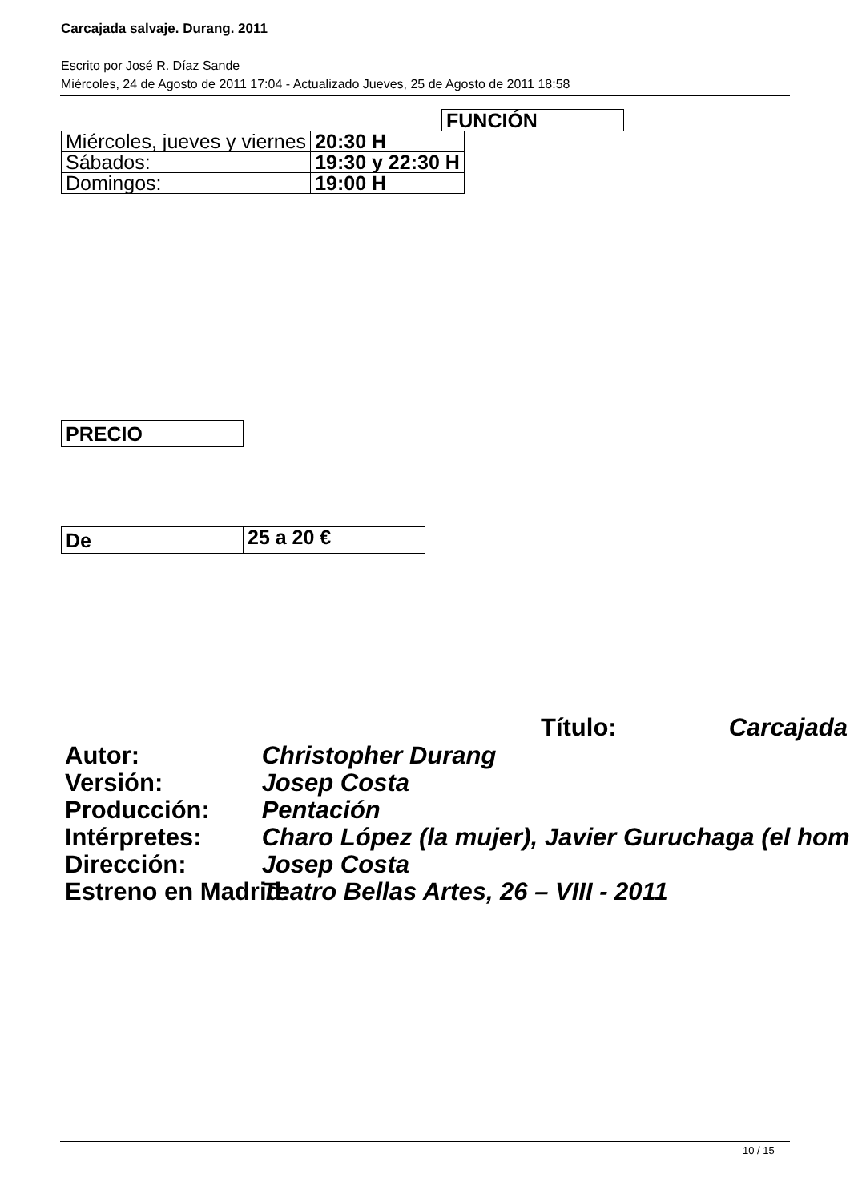Carcajada salvaje. Durang. 2011
Escrito por José R. Díaz Sande
Miércoles, 24 de Agosto de 2011 17:04 - Actualizado Jueves, 25 de Agosto de 2011 18:58
FUNCIÓN
| Miércoles, jueves y viernes | 20:30 H |
| Sábados: | 19:30 y 22:30 H |
| Domingos: | 19:00 H |
PRECIO
| De | 25 a 20 € |
Título: Carcajada
Autor: Christopher Durang
Versión: Josep Costa
Producción: Pentación
Intérpretes: Charo López (la mujer), Javier Guruchaga (el hom
Dirección: Josep Costa
Estreno en Madrid: Teatro Bellas Artes, 26 – VIII - 2011
10 / 15